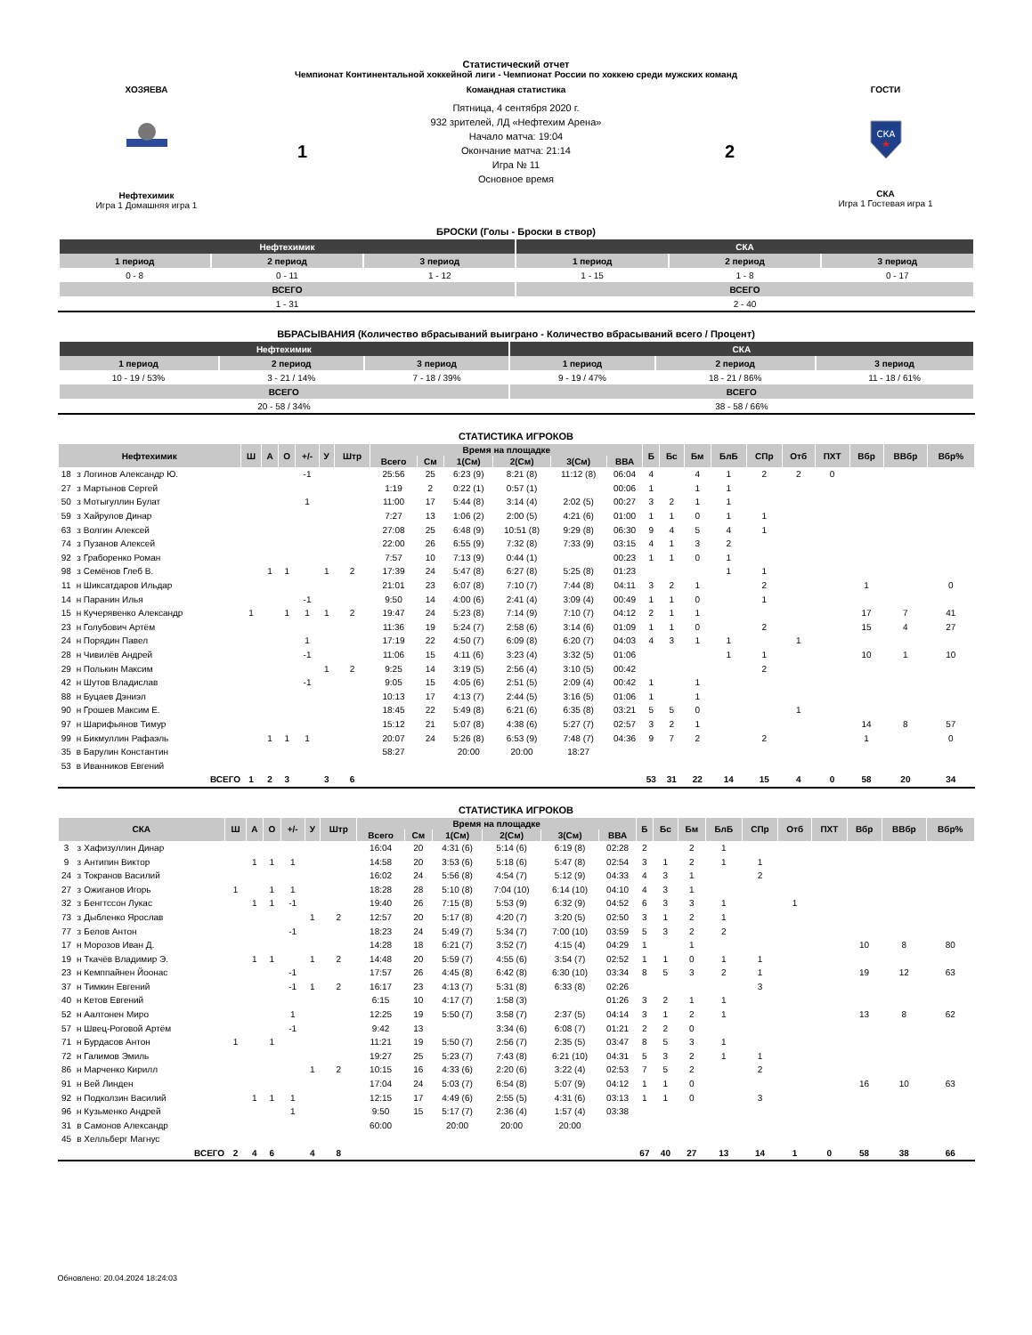Статистический отчет
Чемпионат Континентальной хоккейной лиги - Чемпионат России по хоккею среди мужских команд
ХОЗЯЕВА
Нефтехимик
Игра 1 Домашняя игра 1
1
Командная статистика
Пятница, 4 сентября 2020 г.
932 зрителей, ЛД «Нефтехим Арена»
Начало матча: 19:04
Окончание матча: 21:14
Игра № 11
Основное время
2
ГОСТИ
СКА
СКА
Игра 1 Гостевая игра 1
БРОСКИ (Голы - Броски в створ)
| Нефтехимик | | | СКА | | |
| --- | --- | --- | --- | --- | --- |
| 1 период | 2 период | 3 период | 1 период | 2 период | 3 период |
| 0 - 8 | 0 - 11 | 1 - 12 | 1 - 15 | 1 - 8 | 0 - 17 |
| ВСЕГО | | | ВСЕГО | | |
| 1 - 31 | | | 2 - 40 | | |
ВБРАСЫВАНИЯ (Количество вбрасываний выиграно - Количество вбрасываний всего / Процент)
| Нефтехимик | | | СКА | | |
| --- | --- | --- | --- | --- | --- |
| 1 период | 2 период | 3 период | 1 период | 2 период | 3 период |
| 10 - 19 / 53% | 3 - 21 / 14% | 7 - 18 / 39% | 9 - 19 / 47% | 18 - 21 / 86% | 11 - 18 / 61% |
| ВСЕГО | | | ВСЕГО | | |
| 20 - 58 / 34% | | | 38 - 58 / 66% | | |
СТАТИСТИКА ИГРОКОВ
| Нефтехимик | | | Ш | А | О | +/- | У | Штр | Время на площадке | | | | | | Б | Бс | Бм | БлБ | СПр | Отб | ПХТ | Вбр | ВВбр | Вбр% |
| --- | --- | --- | --- | --- | --- | --- | --- | --- | --- | --- | --- | --- | --- | --- | --- | --- | --- | --- | --- | --- | --- | --- | --- | --- |
| | | | | | | | | | Всего | См | 1(См) | 2(См) | 3(См) | ВВА | | | | | | | | | | |
| 18 | з | Логинов Александр Ю. | | | | -1 | | | 25:56 | 25 | 6:23 (9) | 8:21 (8) | 11:12 (8) | 06:04 | 4 | | 4 | 1 | 2 | 2 | 0 | | | |
| 27 | з | Мартынов Сергей | | | | | | | 1:19 | 2 | 0:22 (1) | 0:57 (1) | | 00:06 | 1 | | 1 | 1 | | | | | | |
| 50 | з | Мотыгуллин Булат | | | | 1 | | | 11:00 | 17 | 5:44 (8) | 3:14 (4) | 2:02 (5) | 00:27 | 3 | 2 | 1 | 1 | | | | | | |
| 59 | з | Хайрулов Динар | | | | | | | 7:27 | 13 | 1:06 (2) | 2:00 (5) | 4:21 (6) | 01:00 | 1 | 1 | 0 | 1 | 1 | | | | | |
| 63 | з | Волгин Алексей | | | | | | | 27:08 | 25 | 6:48 (9) | 10:51 (8) | 9:29 (8) | 06:30 | 9 | 4 | 5 | 4 | 1 | | | | | |
| 74 | з | Пузанов Алексей | | | | | | | 22:00 | 26 | 6:55 (9) | 7:32 (8) | 7:33 (9) | 03:15 | 4 | 1 | 3 | 2 | | | | | | |
| 92 | з | Граборенко Роман | | | | | | | 7:57 | 10 | 7:13 (9) | 0:44 (1) | | 00:23 | 1 | 1 | 0 | 1 | | | | | | |
| 98 | з | Семёнов Глеб В. | | 1 | 1 | | 1 | 2 | 17:39 | 24 | 5:47 (8) | 6:27 (8) | 5:25 (8) | 01:23 | | | | 1 | 1 | | | | | |
| 11 | н | Шиксатдаров Ильдар | | | | | | | 21:01 | 23 | 6:07 (8) | 7:10 (7) | 7:44 (8) | 04:11 | 3 | 2 | 1 | | 2 | | | 1 | | 0 |
| 14 | н | Паранин Илья | | | | -1 | | | 9:50 | 14 | 4:00 (6) | 2:41 (4) | 3:09 (4) | 00:49 | 1 | 1 | 0 | | 1 | | | | | |
| 15 | н | Кучерявенко Александр | 1 | | 1 | 1 | 1 | 2 | 19:47 | 24 | 5:23 (8) | 7:14 (9) | 7:10 (7) | 04:12 | 2 | 1 | 1 | | | | | 17 | 7 | 41 |
| 23 | н | Голубович Артём | | | | | | | 11:36 | 19 | 5:24 (7) | 2:58 (6) | 3:14 (6) | 01:09 | 1 | 1 | 0 | | 2 | | | 15 | 4 | 27 |
| 24 | н | Порядин Павел | | | | 1 | | | 17:19 | 22 | 4:50 (7) | 6:09 (8) | 6:20 (7) | 04:03 | 4 | 3 | 1 | 1 | | 1 | | | | |
| 28 | н | Чивилёв Андрей | | | | -1 | | | 11:06 | 15 | 4:11 (6) | 3:23 (4) | 3:32 (5) | 01:06 | | | | 1 | 1 | | | 10 | 1 | 10 |
| 29 | н | Полькин Максим | | | | | 1 | 2 | 9:25 | 14 | 3:19 (5) | 2:56 (4) | 3:10 (5) | 00:42 | | | | | 2 | | | | | |
| 42 | н | Шутов Владислав | | | | -1 | | | 9:05 | 15 | 4:05 (6) | 2:51 (5) | 2:09 (4) | 00:42 | 1 | | 1 | | | | | | | |
| 88 | н | Буцаев Дэниэл | | | | | | | 10:13 | 17 | 4:13 (7) | 2:44 (5) | 3:16 (5) | 01:06 | 1 | | 1 | | | | | | | |
| 90 | н | Грошев Максим Е. | | | | | | | 18:45 | 22 | 5:49 (8) | 6:21 (6) | 6:35 (8) | 03:21 | 5 | 5 | 0 | | | 1 | | | | |
| 97 | н | Шарифьянов Тимур | | | | | | | 15:12 | 21 | 5:07 (8) | 4:38 (6) | 5:27 (7) | 02:57 | 3 | 2 | 1 | | | | | 14 | 8 | 57 |
| 99 | н | Бикмуллин Рафаэль | | 1 | 1 | 1 | | | 20:07 | 24 | 5:26 (8) | 6:53 (9) | 7:48 (7) | 04:36 | 9 | 7 | 2 | | 2 | | | 1 | | 0 |
| 35 | в | Барулин Константин | | | | | | | 58:27 | | 20:00 | 20:00 | 18:27 | | | | | | | | | | | |
| 53 | в | Иванников Евгений | | | | | | | | | | | | | | | | | | | | | | |
| ВСЕГО | | | 1 | 2 | 3 | | 3 | 6 | | | | | | | 53 | 31 | 22 | 14 | 15 | 4 | 0 | 58 | 20 | 34 |
СТАТИСТИКА ИГРОКОВ
| СКА | | | Ш | А | О | +/- | У | Штр | Время на площадке | | | | | | Б | Бс | Бм | БлБ | СПр | Отб | ПХТ | Вбр | ВВбр | Вбр% |
| --- | --- | --- | --- | --- | --- | --- | --- | --- | --- | --- | --- | --- | --- | --- | --- | --- | --- | --- | --- | --- | --- | --- | --- | --- |
| | | | | | | | | | Всего | См | 1(См) | 2(См) | 3(См) | ВВА | | | | | | | | | | |
| 3 | з | Хафизуллин Динар | | | | | | | 16:04 | 20 | 4:31 (6) | 5:14 (6) | 6:19 (8) | 02:28 | 2 | | 2 | 1 | | | | | | |
| 9 | з | Антипин Виктор | | 1 | 1 | 1 | | | 14:58 | 20 | 3:53 (6) | 5:18 (6) | 5:47 (8) | 02:54 | 3 | 1 | 2 | 1 | 1 | | | | | |
| 24 | з | Токранов Василий | | | | | | | 16:02 | 24 | 5:56 (8) | 4:54 (7) | 5:12 (9) | 04:33 | 4 | 3 | 1 | | 2 | | | | | |
| 27 | з | Ожиганов Игорь | 1 | | 1 | 1 | | | 18:28 | 28 | 5:10 (8) | 7:04 (10) | 6:14 (10) | 04:10 | 4 | 3 | 1 | | | | | | | |
| 32 | з | Бенгтссон Лукас | | 1 | 1 | -1 | | | 19:40 | 26 | 7:15 (8) | 5:53 (9) | 6:32 (9) | 04:52 | 6 | 3 | 3 | 1 | | 1 | | | | |
| 73 | з | Дыбленко Ярослав | | | | | 1 | 2 | 12:57 | 20 | 5:17 (8) | 4:20 (7) | 3:20 (5) | 02:50 | 3 | 1 | 2 | 1 | | | | | | |
| 77 | з | Белов Антон | | | | -1 | | | 18:23 | 24 | 5:49 (7) | 5:34 (7) | 7:00 (10) | 03:59 | 5 | 3 | 2 | 2 | | | | | | |
| 17 | н | Морозов Иван Д. | | | | | | | 14:28 | 18 | 6:21 (7) | 3:52 (7) | 4:15 (4) | 04:29 | 1 | | 1 | | | | | 10 | 8 | 80 |
| 19 | н | Ткачёв Владимир Э. | | 1 | 1 | | 1 | 2 | 14:48 | 20 | 5:59 (7) | 4:55 (6) | 3:54 (7) | 02:52 | 1 | 1 | 0 | 1 | 1 | | | | | |
| 23 | н | Кемппайнен Йоонас | | | | -1 | | | 17:57 | 26 | 4:45 (8) | 6:42 (8) | 6:30 (10) | 03:34 | 8 | 5 | 3 | 2 | 1 | | | 19 | 12 | 63 |
| 37 | н | Тимкин Евгений | | | | -1 | 1 | 2 | 16:17 | 23 | 4:13 (7) | 5:31 (8) | 6:33 (8) | 02:26 | | | | | 3 | | | | | |
| 40 | н | Кетов Евгений | | | | | | | 6:15 | 10 | 4:17 (7) | 1:58 (3) | | 01:26 | 3 | 2 | 1 | 1 | | | | | | |
| 52 | н | Аалтонен Миро | | | | 1 | | | 12:25 | 19 | 5:50 (7) | 3:58 (7) | 2:37 (5) | 04:14 | 3 | 1 | 2 | 1 | | | | 13 | 8 | 62 |
| 57 | н | Швец-Роговой Артём | | | | -1 | | | 9:42 | 13 | | 3:34 (6) | 6:08 (7) | 01:21 | 2 | 2 | 0 | | | | | | | |
| 71 | н | Бурдасов Антон | 1 | | 1 | | | | 11:21 | 19 | 5:50 (7) | 2:56 (7) | 2:35 (5) | 03:47 | 8 | 5 | 3 | 1 | | | | | | |
| 72 | н | Галимов Эмиль | | | | | | | 19:27 | 25 | 5:23 (7) | 7:43 (8) | 6:21 (10) | 04:31 | 5 | 3 | 2 | 1 | 1 | | | | | |
| 86 | н | Марченко Кирилл | | | | | 1 | 2 | 10:15 | 16 | 4:33 (6) | 2:20 (6) | 3:22 (4) | 02:53 | 7 | 5 | 2 | | 2 | | | | | |
| 91 | н | Вей Линден | | | | | | | 17:04 | 24 | 5:03 (7) | 6:54 (8) | 5:07 (9) | 04:12 | 1 | 1 | 0 | | | | | 16 | 10 | 63 |
| 92 | н | Подколзин Василий | | 1 | 1 | 1 | | | 12:15 | 17 | 4:49 (6) | 2:55 (5) | 4:31 (6) | 03:13 | 1 | 1 | 0 | | 3 | | | | | |
| 96 | н | Кузьменко Андрей | | | | 1 | | | 9:50 | 15 | 5:17 (7) | 2:36 (4) | 1:57 (4) | 03:38 | | | | | | | | | | |
| 31 | в | Самонов Александр | | | | | | | 60:00 | | 20:00 | 20:00 | 20:00 | | | | | | | | | | | |
| 45 | в | Хелльберг Магнус | | | | | | | | | | | | | | | | | | | | | | |
| ВСЕГО | | | 2 | 4 | 6 | | 4 | 8 | | | | | | | 67 | 40 | 27 | 13 | 14 | 1 | 0 | 58 | 38 | 66 |
Обновлено: 20.04.2024 18:24:03